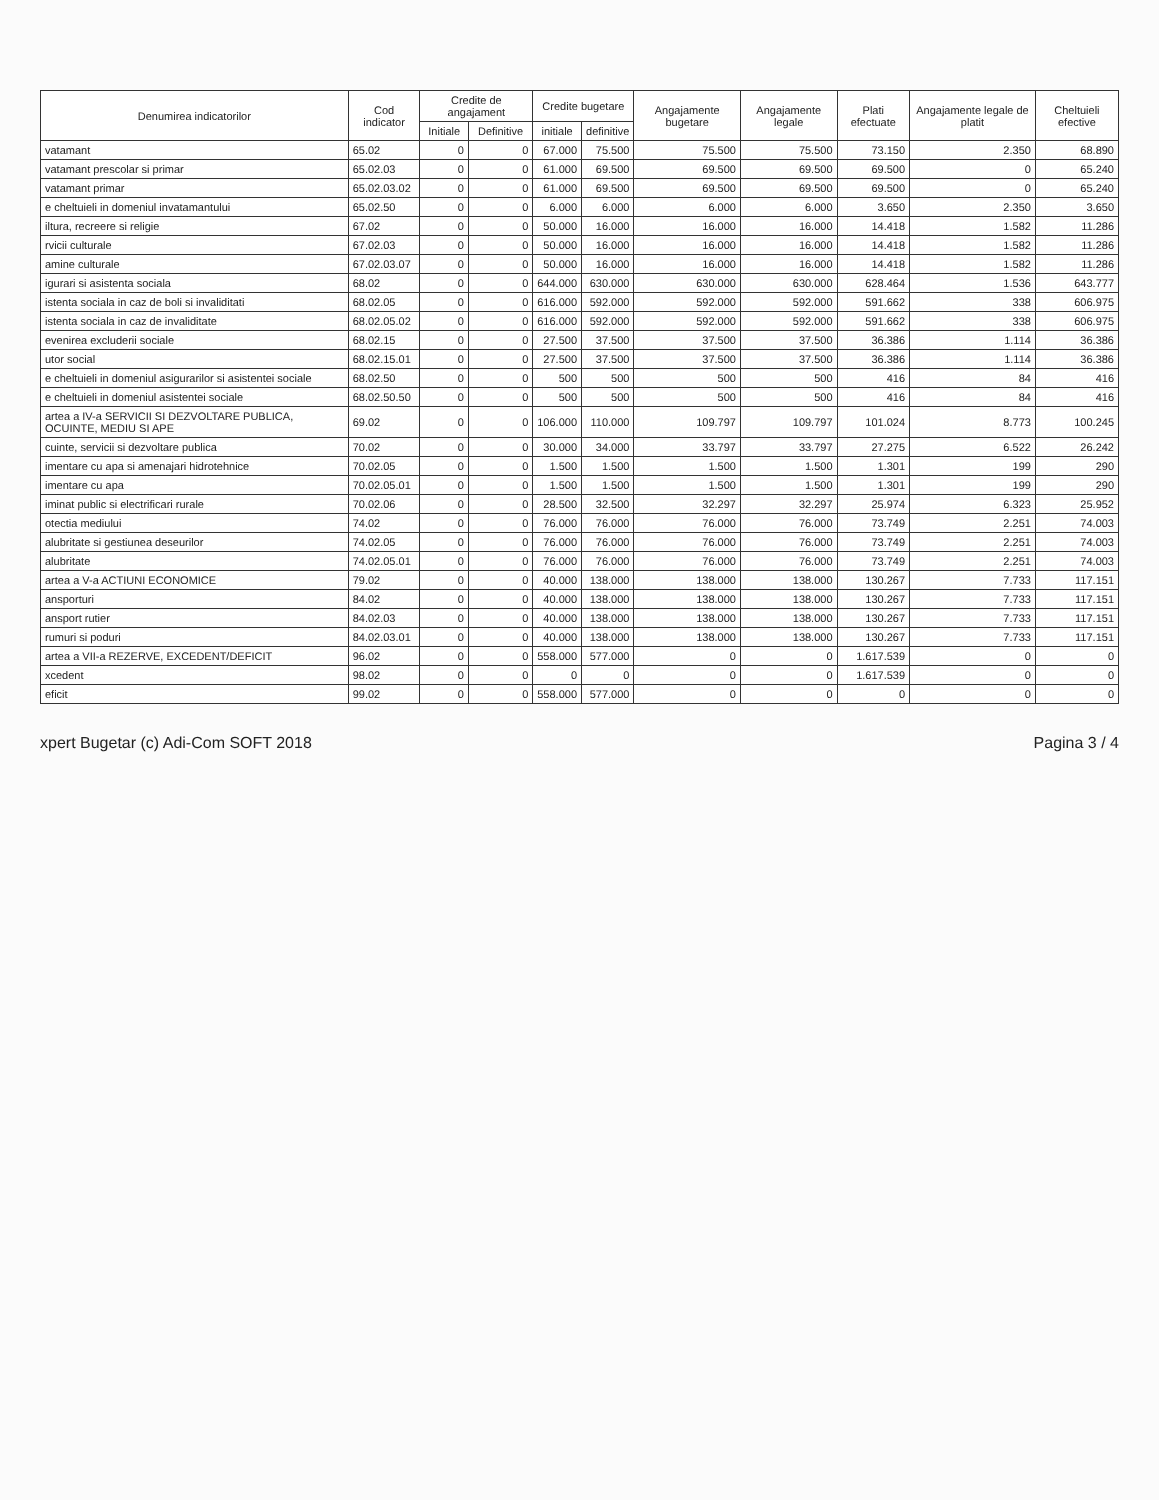| Denumirea indicatorilor | Cod indicator | Credite de angajament | | Credite bugetare | | Angajamente bugetare | Angajamente legale | Plati efectuate | Angajamente legale de platit | Cheltuieli efective |
| --- | --- | --- | --- | --- | --- | --- | --- | --- | --- | --- |
| | | Initiale | Definitive | initiale | definitive | | | | | |
| vatamant | 65.02 | 0 | 0 | 67.000 | 75.500 | 75.500 | 75.500 | 73.150 | 2.350 | 68.890 |
| vatamant prescolar si primar | 65.02.03 | 0 | 0 | 61.000 | 69.500 | 69.500 | 69.500 | 69.500 | 0 | 65.240 |
| vatamant primar | 65.02.03.02 | 0 | 0 | 61.000 | 69.500 | 69.500 | 69.500 | 69.500 | 0 | 65.240 |
| e cheltuieli in domeniul invatamantului | 65.02.50 | 0 | 0 | 6.000 | 6.000 | 6.000 | 6.000 | 3.650 | 2.350 | 3.650 |
| iltura, recreere si religie | 67.02 | 0 | 0 | 50.000 | 16.000 | 16.000 | 16.000 | 14.418 | 1.582 | 11.286 |
| rvicii culturale | 67.02.03 | 0 | 0 | 50.000 | 16.000 | 16.000 | 16.000 | 14.418 | 1.582 | 11.286 |
| amine culturale | 67.02.03.07 | 0 | 0 | 50.000 | 16.000 | 16.000 | 16.000 | 14.418 | 1.582 | 11.286 |
| igurari si asistenta sociala | 68.02 | 0 | 0 | 644.000 | 630.000 | 630.000 | 630.000 | 628.464 | 1.536 | 643.777 |
| istenta sociala in caz de boli si invaliditati | 68.02.05 | 0 | 0 | 616.000 | 592.000 | 592.000 | 592.000 | 591.662 | 338 | 606.975 |
| istenta sociala in caz de invaliditate | 68.02.05.02 | 0 | 0 | 616.000 | 592.000 | 592.000 | 592.000 | 591.662 | 338 | 606.975 |
| evenirea excluderii sociale | 68.02.15 | 0 | 0 | 27.500 | 37.500 | 37.500 | 37.500 | 36.386 | 1.114 | 36.386 |
| utor social | 68.02.15.01 | 0 | 0 | 27.500 | 37.500 | 37.500 | 37.500 | 36.386 | 1.114 | 36.386 |
| e cheltuieli in domeniul asigurarilor si asistentei sociale | 68.02.50 | 0 | 0 | 500 | 500 | 500 | 500 | 416 | 84 | 416 |
| e cheltuieli in domeniul asistentei sociale | 68.02.50.50 | 0 | 0 | 500 | 500 | 500 | 500 | 416 | 84 | 416 |
| artea a IV-a SERVICII SI DEZVOLTARE PUBLICA, OCUINTE, MEDIU SI APE | 69.02 | 0 | 0 | 106.000 | 110.000 | 109.797 | 109.797 | 101.024 | 8.773 | 100.245 |
| cuinte, servicii si dezvoltare publica | 70.02 | 0 | 0 | 30.000 | 34.000 | 33.797 | 33.797 | 27.275 | 6.522 | 26.242 |
| imentare cu apa si amenajari hidrotehnice | 70.02.05 | 0 | 0 | 1.500 | 1.500 | 1.500 | 1.500 | 1.301 | 199 | 290 |
| imentare cu apa | 70.02.05.01 | 0 | 0 | 1.500 | 1.500 | 1.500 | 1.500 | 1.301 | 199 | 290 |
| iminat public si electrificari rurale | 70.02.06 | 0 | 0 | 28.500 | 32.500 | 32.297 | 32.297 | 25.974 | 6.323 | 25.952 |
| otectia mediului | 74.02 | 0 | 0 | 76.000 | 76.000 | 76.000 | 76.000 | 73.749 | 2.251 | 74.003 |
| alubritate si gestiunea deseurilor | 74.02.05 | 0 | 0 | 76.000 | 76.000 | 76.000 | 76.000 | 73.749 | 2.251 | 74.003 |
| alubritate | 74.02.05.01 | 0 | 0 | 76.000 | 76.000 | 76.000 | 76.000 | 73.749 | 2.251 | 74.003 |
| artea a V-a ACTIUNI ECONOMICE | 79.02 | 0 | 0 | 40.000 | 138.000 | 138.000 | 138.000 | 130.267 | 7.733 | 117.151 |
| ansporturi | 84.02 | 0 | 0 | 40.000 | 138.000 | 138.000 | 138.000 | 130.267 | 7.733 | 117.151 |
| ansport rutier | 84.02.03 | 0 | 0 | 40.000 | 138.000 | 138.000 | 138.000 | 130.267 | 7.733 | 117.151 |
| rumuri si poduri | 84.02.03.01 | 0 | 0 | 40.000 | 138.000 | 138.000 | 138.000 | 130.267 | 7.733 | 117.151 |
| artea a VII-a REZERVE, EXCEDENT/DEFICIT | 96.02 | 0 | 0 | 558.000 | 577.000 | 0 | 0 | 1.617.539 | 0 | 0 |
| xcedent | 98.02 | 0 | 0 | 0 | 0 | 0 | 0 | 1.617.539 | 0 | 0 |
| eficit | 99.02 | 0 | 0 | 558.000 | 577.000 | 0 | 0 | 0 | 0 | 0 |
xpert Bugetar (c) Adi-Com SOFT 2018 Pagina 3 / 4